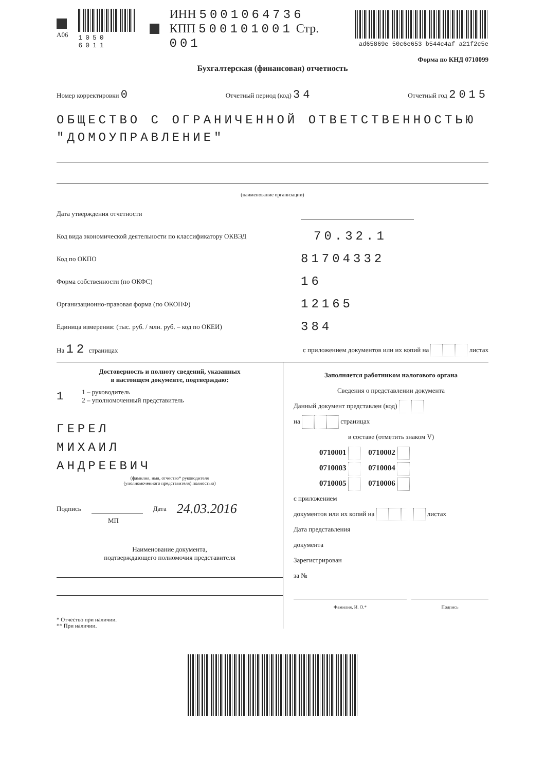A06 1050 6011
ИНН 5001064736
КПП 500101001 Стр. 001
ad65869e 50c6e653 b544c4af a21f2c5e
Форма по КНД 0710099
Бухгалтерская (финансовая) отчетность
Номер корректировки 0 Отчетный период (код) 34 Отчетный год 2015
ОБЩЕСТВО С ОГРАНИЧЕННОЙ ОТВЕТСТВЕННОСТЬЮ "ДОМОУПРАВЛЕНИЕ"
(наименование организации)
Дата утверждения отчетности
Код вида экономической деятельности по классификатору ОКВЭД 70.32.1
Код по ОКПО 81704332
Форма собственности (по ОКФС) 16
Организационно-правовая форма (по ОКОПФ) 12165
Единица измерения: (тыс. руб. / млн. руб. – код по ОКЕИ) 384
На 12 страницах с приложением документов или их копий на листах
Достоверность и полноту сведений, указанных
в настоящем документе, подтверждаю:
1 1 – руководитель
2 – уполномоченный представитель
ГЕРЕЛ
МИХАИЛ
АНДРЕЕВИЧ
(фамилия, имя, отчество* руководителя
(уполномоченного представителя) полностью)
Подпись Дата 24.03.2016
МП
Наименование документа,
подтверждающего полномочия представителя
* Отчество при наличии.
** При наличии.
Заполняется работником налогового органа
Сведения о представлении документа
Данный документ представлен (код)
на страницах
в составе (отметить знаком V)
0710001 0710002
0710003 0710004
0710005 0710006
с приложением
документов или их копий на листах
Дата представления
документа
Зарегистрирован
за №
Фамилия, И. О.* Подпись